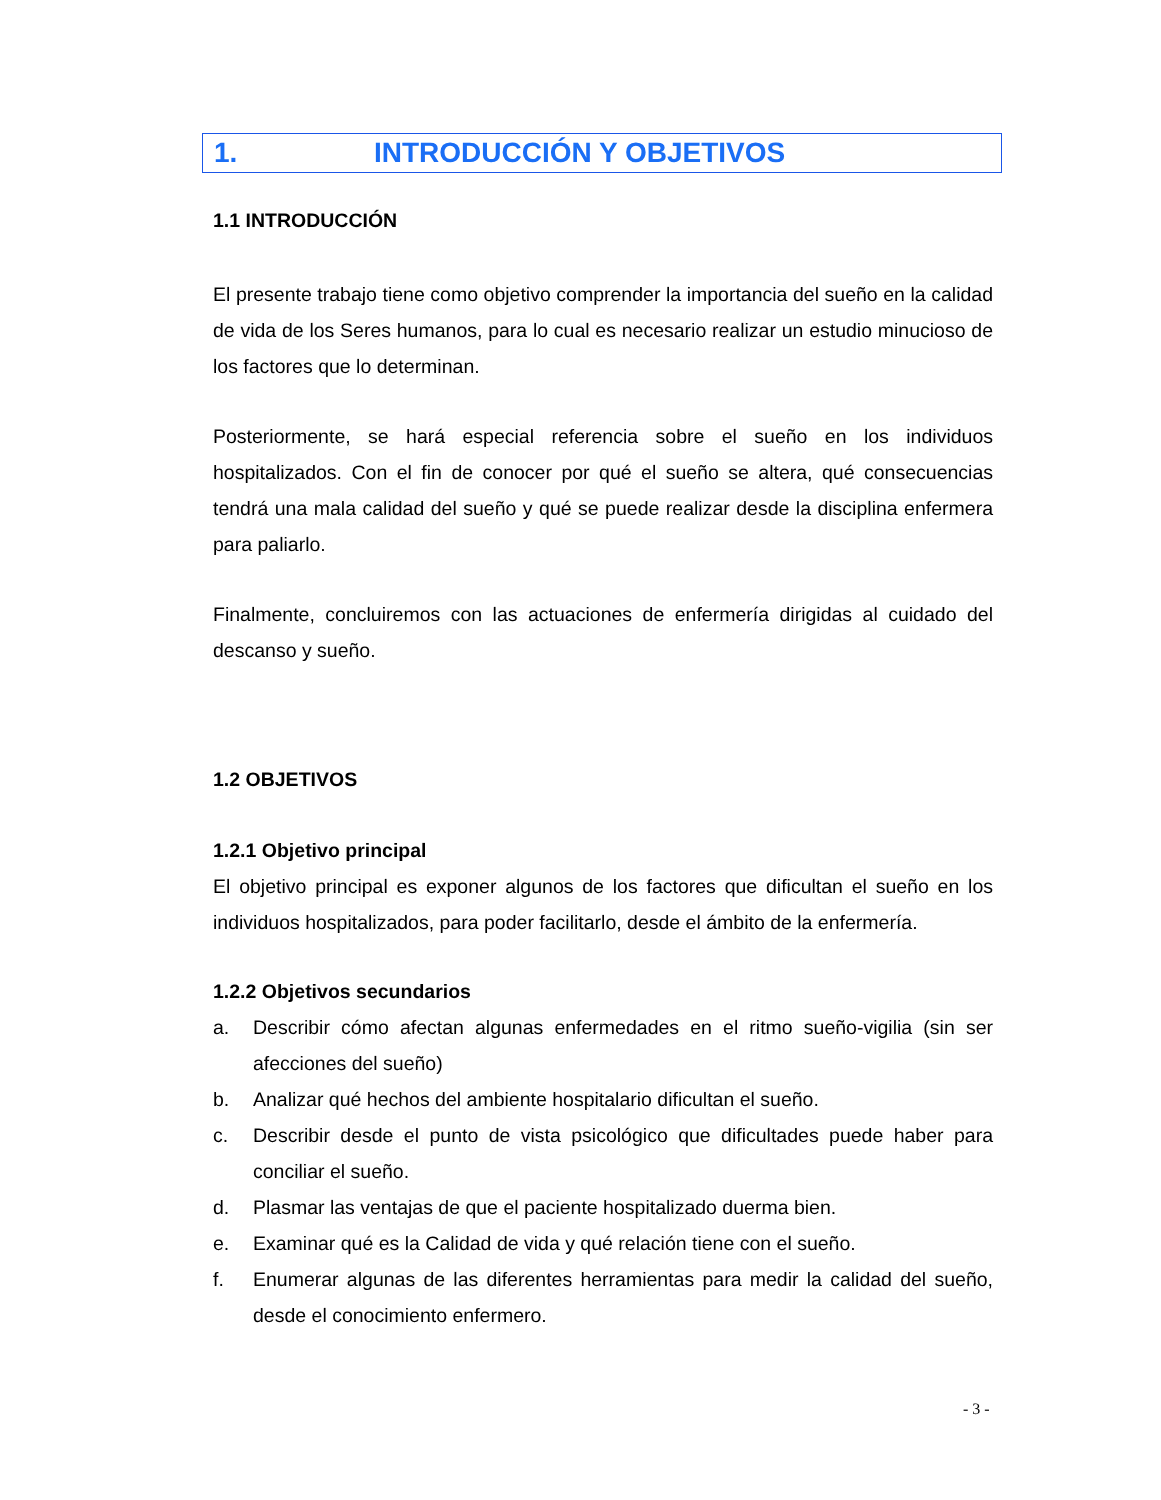1. INTRODUCCIÓN Y OBJETIVOS
1.1 INTRODUCCIÓN
El presente trabajo tiene como objetivo comprender la importancia del sueño en la calidad de vida de los Seres humanos, para lo cual es necesario realizar un estudio minucioso de los factores que lo determinan.
Posteriormente, se hará especial referencia sobre el sueño en los individuos hospitalizados. Con el fin de conocer por qué el sueño se altera, qué consecuencias tendrá una mala calidad del sueño y qué se puede realizar desde la disciplina enfermera para paliarlo.
Finalmente, concluiremos con las actuaciones de enfermería dirigidas al cuidado del descanso y sueño.
1.2 OBJETIVOS
1.2.1 Objetivo principal
El objetivo principal es exponer algunos de los factores que dificultan el sueño en los individuos hospitalizados, para poder facilitarlo, desde el ámbito de la enfermería.
1.2.2 Objetivos secundarios
a. Describir cómo afectan algunas enfermedades en el ritmo sueño-vigilia (sin ser afecciones del sueño)
b. Analizar qué hechos del ambiente hospitalario dificultan el sueño.
c. Describir desde el punto de vista psicológico que dificultades puede haber para conciliar el sueño.
d. Plasmar las ventajas de que el paciente hospitalizado duerma bien.
e. Examinar qué es la Calidad de vida y qué relación tiene con el sueño.
f. Enumerar algunas de las diferentes herramientas para medir la calidad del sueño, desde el conocimiento enfermero.
- 3 -